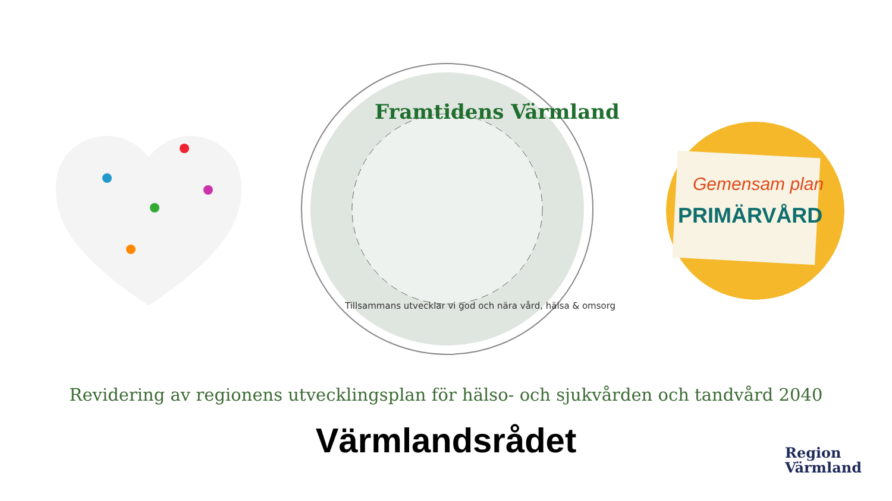Framtidens Värmland
Tillsammans utvecklar vi god och nära vård, hälsa & omsorg
Gemensam plan
PRIMÄRVÅRD
Revidering av regionens utvecklingsplan för hälso- och sjukvården och tandvård 2040
Värmlandsrådet
Region
Värmland